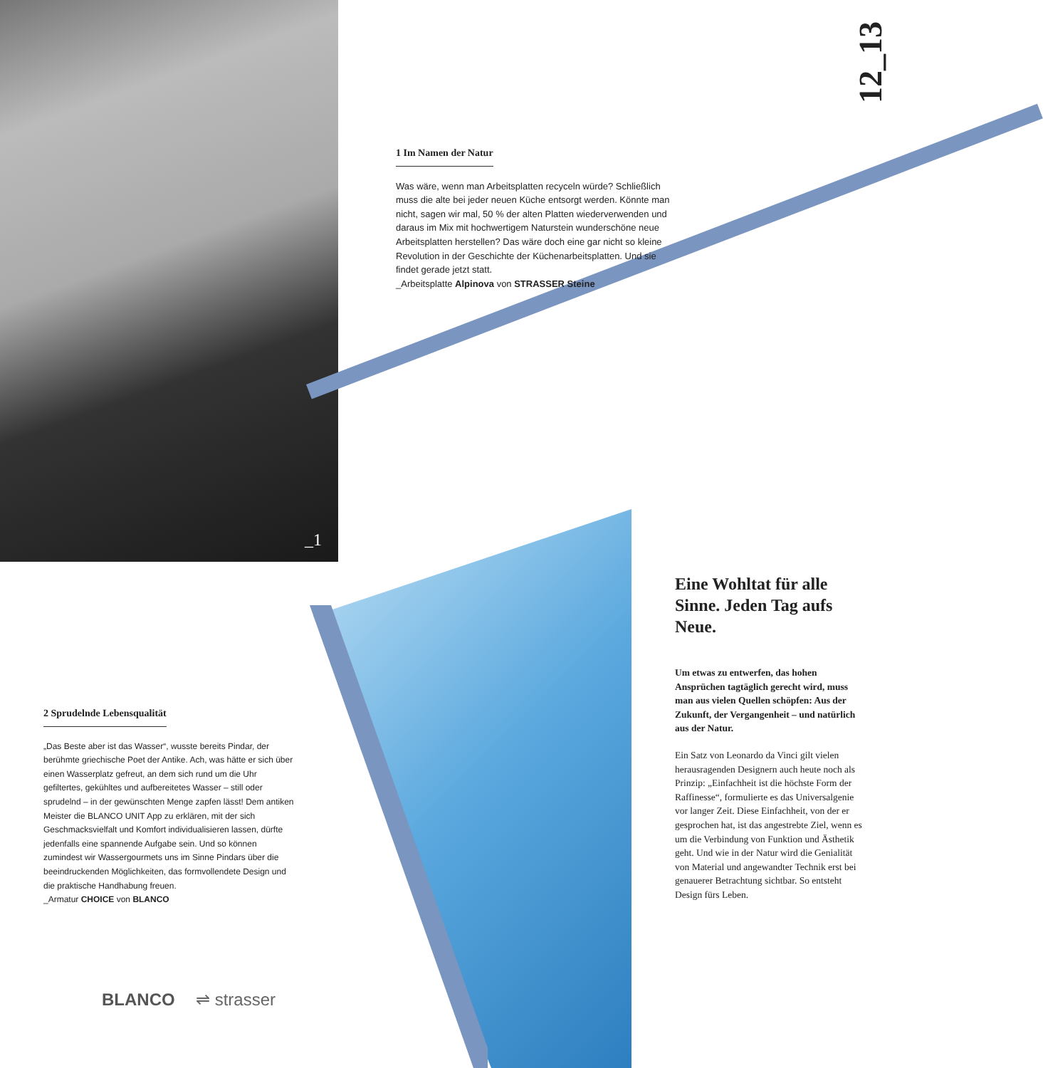_1
12_13
1 Im Namen der Natur
Was wäre, wenn man Arbeitsplatten recyceln würde? Schließlich muss die alte bei jeder neuen Küche entsorgt werden. Könnte man nicht, sagen wir mal, 50 % der alten Platten wiederverwenden und daraus im Mix mit hochwertigem Naturstein wunderschöne neue Arbeitsplatten herstellen? Das wäre doch eine gar nicht so kleine Revolution in der Geschichte der Küchenarbeitsplatten. Und sie findet gerade jetzt statt.
_Arbeitsplatte Alpinova von STRASSER Steine
2 Sprudelnde Lebensqualität
„Das Beste aber ist das Wasser“, wusste bereits Pindar, der berühmte griechische Poet der Antike. Ach, was hätte er sich über einen Wasserplatz gefreut, an dem sich rund um die Uhr gefiltertes, gekühltes und aufbereitetes Wasser – still oder sprudelnd – in der gewünschten Menge zapfen lässt! Dem antiken Meister die BLANCO UNIT App zu erklären, mit der sich Geschmacksvielfalt und Komfort individualisieren lassen, dürfte jedenfalls eine spannende Aufgabe sein. Und so können zumindest wir Wassergourmets uns im Sinne Pindars über die beeindruckenden Möglichkeiten, das formvollendete Design und die praktische Handhabung freuen.
_Armatur CHOICE von BLANCO
BLANCO ⇌ strasser
Eine Wohltat für alle Sinne. Jeden Tag aufs Neue.
Um etwas zu entwerfen, das hohen Ansprüchen tagtäglich gerecht wird, muss man aus vielen Quellen schöpfen: Aus der Zukunft, der Vergangenheit – und natürlich aus der Natur.
Ein Satz von Leonardo da Vinci gilt vielen herausragenden Designern auch heute noch als Prinzip: „Einfachheit ist die höchste Form der Raffinesse“, formulierte es das Universalgenie vor langer Zeit. Diese Einfachheit, von der er gesprochen hat, ist das angestrebte Ziel, wenn es um die Verbindung von Funktion und Ästhetik geht. Und wie in der Natur wird die Genialität von Material und angewandter Technik erst bei genauerer Betrachtung sichtbar. So entsteht Design fürs Leben.